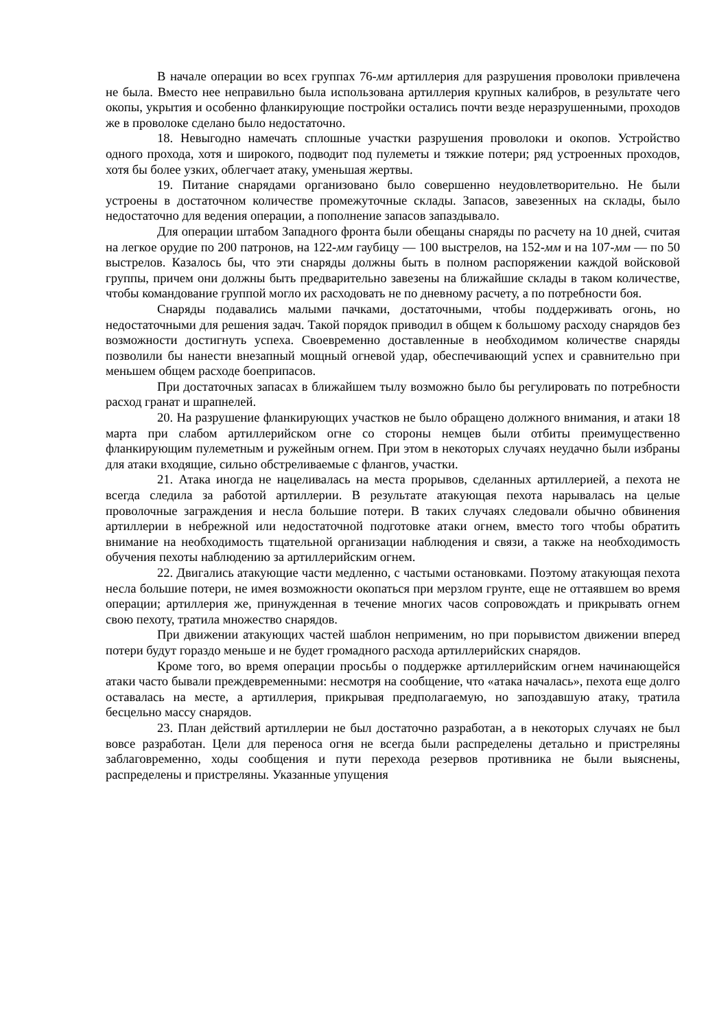В начале операции во всех группах 76-мм артиллерия для разрушения проволоки привлечена не была. Вместо нее неправильно была использована артиллерия крупных калибров, в результате чего окопы, укрытия и особенно фланкирующие постройки остались почти везде неразрушенными, проходов же в проволоке сделано было недостаточно.
18. Невыгодно намечать сплошные участки разрушения проволоки и окопов. Устройство одного прохода, хотя и широкого, подводит под пулеметы и тяжкие потери; ряд устроенных проходов, хотя бы более узких, облегчает атаку, уменьшая жертвы.
19. Питание снарядами организовано было совершенно неудовлетворительно. Не были устроены в достаточном количестве промежуточные склады. Запасов, завезенных на склады, было недостаточно для ведения операции, а пополнение запасов запаздывало.
Для операции штабом Западного фронта были обещаны снаряды по расчету на 10 дней, считая на легкое орудие по 200 патронов, на 122-мм гаубицу — 100 выстрелов, на 152-мм и на 107-мм — по 50 выстрелов. Казалось бы, что эти снаряды должны быть в полном распоряжении каждой войсковой группы, причем они должны быть предварительно завезены на ближайшие склады в таком количестве, чтобы командование группой могло их расходовать не по дневному расчету, а по потребности боя.
Снаряды подавались малыми пачками, достаточными, чтобы поддерживать огонь, но недостаточными для решения задач. Такой порядок приводил в общем к большому расходу снарядов без возможности достигнуть успеха. Своевременно доставленные в необходимом количестве снаряды позволили бы нанести внезапный мощный огневой удар, обеспечивающий успех и сравнительно при меньшем общем расходе боеприпасов.
При достаточных запасах в ближайшем тылу возможно было бы регулировать по потребности расход гранат и шрапнелей.
20. На разрушение фланкирующих участков не было обращено должного внимания, и атаки 18 марта при слабом артиллерийском огне со стороны немцев были отбиты преимущественно фланкирующим пулеметным и ружейным огнем. При этом в некоторых случаях неудачно были избраны для атаки входящие, сильно обстреливаемые с флангов, участки.
21. Атака иногда не нацеливалась на места прорывов, сделанных артиллерией, а пехота не всегда следила за работой артиллерии. В результате атакующая пехота нарывалась на целые проволочные заграждения и несла большие потери. В таких случаях следовали обычно обвинения артиллерии в небрежной или недостаточной подготовке атаки огнем, вместо того чтобы обратить внимание на необходимость тщательной организации наблюдения и связи, а также на необходимость обучения пехоты наблюдению за артиллерийским огнем.
22. Двигались атакующие части медленно, с частыми остановками. Поэтому атакующая пехота несла большие потери, не имея возможности окопаться при мерзлом грунте, еще не оттаявшем во время операции; артиллерия же, принужденная в течение многих часов сопровождать и прикрывать огнем свою пехоту, тратила множество снарядов.
При движении атакующих частей шаблон неприменим, но при порывистом движении вперед потери будут гораздо меньше и не будет громадного расхода артиллерийских снарядов.
Кроме того, во время операции просьбы о поддержке артиллерийским огнем начинающейся атаки часто бывали преждевременными: несмотря на сообщение, что «атака началась», пехота еще долго оставалась на месте, а артиллерия, прикрывая предполагаемую, но запоздавшую атаку, тратила бесцельно массу снарядов.
23. План действий артиллерии не был достаточно разработан, а в некоторых случаях не был вовсе разработан. Цели для переноса огня не всегда были распределены детально и пристреляны заблаговременно, ходы сообщения и пути перехода резервов противника не были выяснены, распределены и пристреляны. Указанные упущения